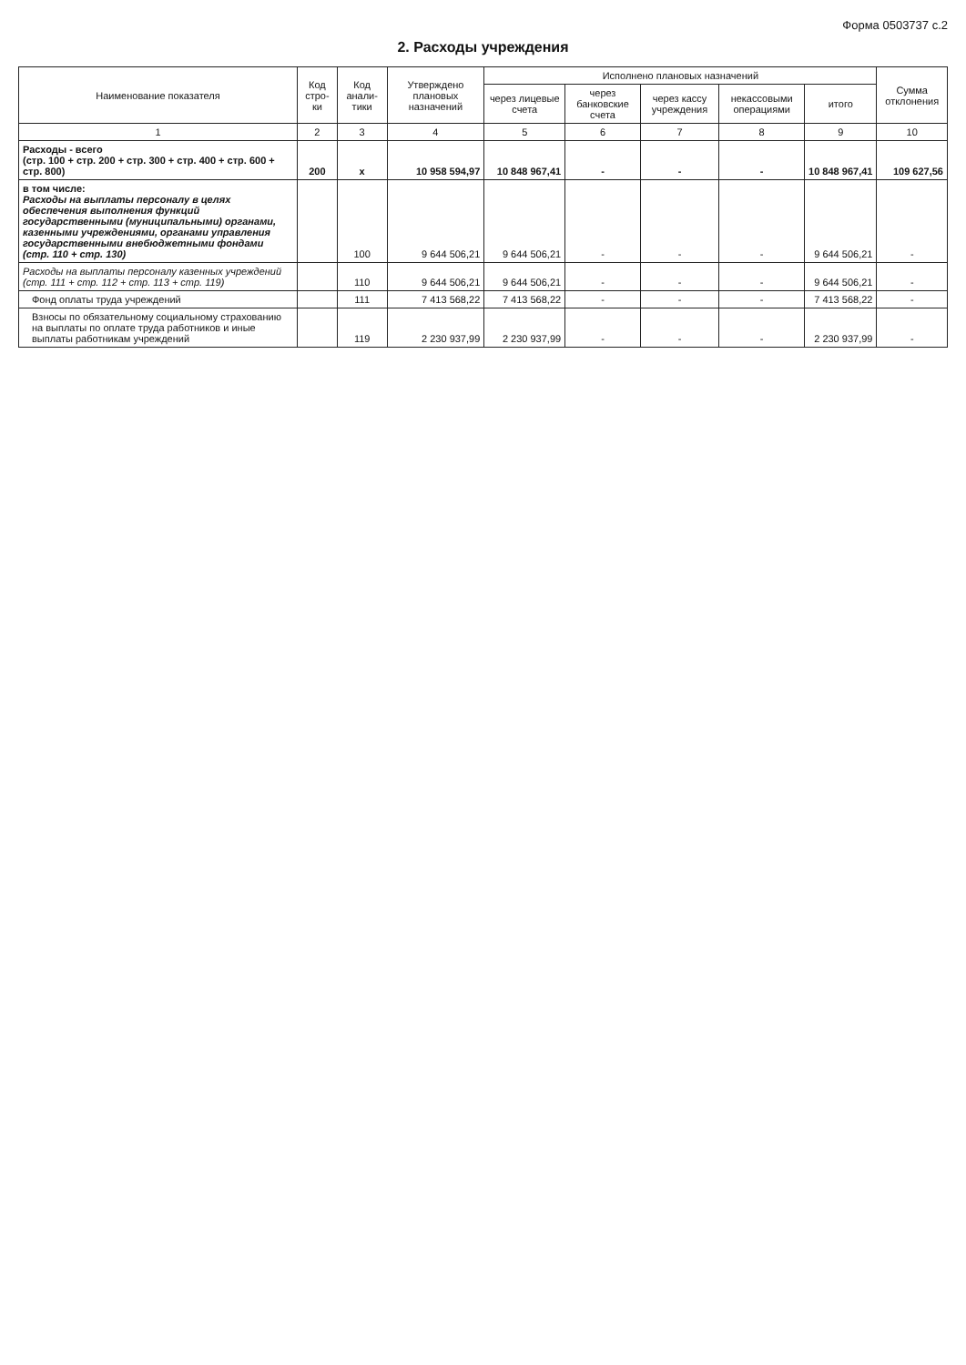Форма 0503737 с.2
2. Расходы учреждения
| Наименование показателя | Код стро-ки | Код анали-тики | Утверждено плановых назначений | Исполнено плановых назначений | | | | | Сумма отклонения |
| --- | --- | --- | --- | --- | --- | --- | --- | --- | --- |
| | | | | через лицевые счета | через банковские счета | через кассу учреждения | некассовыми операциями | итого | |
| 1 | 2 | 3 | 4 | 5 | 6 | 7 | 8 | 9 | 10 |
| Расходы - всего (стр. 100 + стр. 200 + стр. 300 + стр. 400 + стр. 600 + стр. 800) | 200 | x | 10 958 594,97 | 10 848 967,41 | - | - | - | 10 848 967,41 | 109 627,56 |
| в том числе: Расходы на выплаты персоналу в целях обеспечения выполнения функций государственными (муниципальными) органами, казенными учреждениями, органами управления государственными внебюджетными фондами (стр. 110 + стр. 130) | | 100 | 9 644 506,21 | 9 644 506,21 | - | - | - | 9 644 506,21 | - |
| Расходы на выплаты персоналу казенных учреждений (стр. 111 + стр. 112 + стр. 113 + стр. 119) | | 110 | 9 644 506,21 | 9 644 506,21 | - | - | - | 9 644 506,21 | - |
| Фонд оплаты труда учреждений | | 111 | 7 413 568,22 | 7 413 568,22 | - | - | - | 7 413 568,22 | - |
| Взносы по обязательному социальному страхованию на выплаты по оплате труда работников и иные выплаты работникам учреждений | | 119 | 2 230 937,99 | 2 230 937,99 | - | - | - | 2 230 937,99 | - |